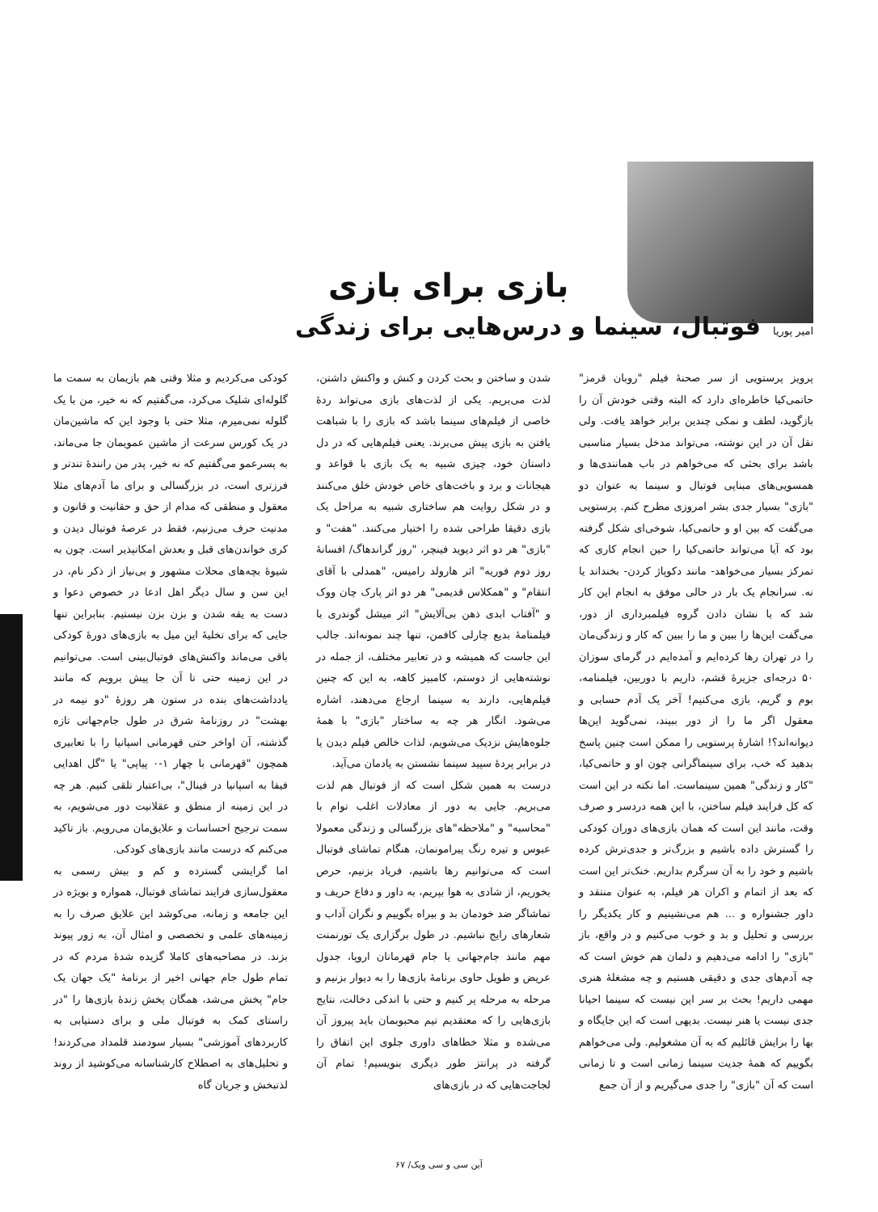بازی برای بازی
امیر پوریا
فوتبال، سینما و درس‌هایی برای زندگی
پرویز پرستویی از سر صحنهٔ فیلم "روبان قرمز" حاتمی‌کیا خاطره‌ای دارد که البته وقتی خودش آن را بازگوید، لطف و نمکی چندین برابر خواهد یافت. ولی نقل آن در این نوشته، می‌تواند مدخل بسیار مناسبی باشد برای بحثی که می‌خواهم در باب همانندی‌ها و همسویی‌های مبنایی فوتبال و سینما به عنوان دو "بازی" بسیار جدی بشر امروزی مطرح کنم. پرستویی می‌گفت که بین او و حاتمی‌کیا، شوخی‌ای شکل گرفته بود که آیا می‌تواند حاتمی‌کیا را حین انجام کاری که تمرکز بسیار می‌خواهد- مانند دکوپاژ کردن- بخنداند یا نه. سرانجام یک بار در حالی موفق به انجام این کار شد که با نشان دادن گروه فیلمبرداری از دور، می‌گفت این‌ها را ببین و ما را ببین که کار و زندگی‌مان را در تهران رها کرده‌ایم و آمده‌ایم در گرمای سوزان ۵۰ درجه‌ای جزیرهٔ قشم، داریم با دوربین، فیلمنامه، بوم و گریم، بازی می‌کنیم! آخر یک آدم حسابی و معقول اگر ما را از دور ببیند، نمی‌گوید این‌ها دیوانه‌اند؟! اشارهٔ پرستویی را ممکن است چنین پاسخ بدهید که خب، برای سینماگرانی چون او و حاتمی‌کیا، "کار و زندگی" همین سینماست. اما نکته در این است که کل فرایند فیلم ساختن، با این همه دردسر و صرف وقت، مانند این است که همان بازی‌های دوران کودکی را گسترش داده باشیم و بزرگ‌تر و جدی‌ترش کرده باشیم و خود را به آن سرگرم بداریم. خنک‌تر این است که بعد از اتمام و اکران هر فیلم، به عنوان منتقد و داور جشنواره و ... هم می‌نشینیم و کار یکدیگر را بررسی و تحلیل و بد و خوب می‌کنیم و در واقع، باز "بازی" را ادامه می‌دهیم و دلمان هم خوش است که چه آدم‌های جدی و دقیقی هستیم و چه مشغلهٔ هنری مهمی داریم! بحث بر سر این نیست که سینما احیانا جدی نیست یا هنر نیست. بدیهی است که این جایگاه و بها را برایش قائلیم که به آن مشغولیم. ولی می‌خواهم بگوییم که همهٔ جدیت سینما زمانی است و تا زمانی است که آن "بازی" را جدی می‌گیریم و از آن جمع
شدن و ساختن و بحث کردن و کنش و واکنش داشتن، لذت می‌بریم. یکی از لذت‌های بازی می‌تواند ردهٔ خاصی از فیلم‌های سینما باشد که بازی را با شباهت یافتن به بازی پیش می‌برند. یعنی فیلم‌هایی که در دل داستان خود، چیزی شبیه به یک بازی با قواعد و هیجانات و برد و باخت‌های خاص خودش خلق می‌کنند و در شکل روایت هم ساختاری شبیه به مراحل یک بازی دقیقا طراحی شده را اختیار می‌کنند. "هفت" و "بازی" هر دو اثر دیوید فینچر، "روز گراندهاگ/ افسانهٔ روز دوم فوریه" اثر هارولد رامیس، "همدلی با آقای انتقام" و "همکلاس قدیمی" هر دو اثر پارک چان ووک و "آفتاب ابدی ذهن بی‌آلایش" اثر میشل گوندری با فیلمنامهٔ بدیع چارلی کافمن، تنها چند نمونه‌اند. جالب این جاست که همیشه و در تعابیر مختلف، از جمله در نوشته‌هایی از دوستم، کامبیز کاهه، به این که چنین فیلم‌هایی، دارند به سینما ارجاع می‌دهند، اشاره می‌شود. انگار هر چه به ساختار "بازی" با همهٔ جلوه‌هایش نزدیک می‌شویم، لذات خالص فیلم دیدن یا در برابر پردهٔ سپید سینما نشستن به یادمان می‌آید.
درست به همین شکل است که از فوتبال هم لذت می‌بریم. جایی به دور از معادلات اغلب توام با "محاسبه" و "ملاحظه"های بزرگسالی و زندگی معمولا عبوس و تیره رنگ پیرامونمان، هنگام تماشای فوتبال است که می‌توانیم رها باشیم، فریاد بزنیم، حرص بخوریم، از شادی به هوا بپریم، به داور و دفاع حریف و تماشاگر ضد خودمان بد و بیراه بگوییم و نگران آداب و شعارهای رایج نباشیم. در طول برگزاری یک تورنمنت مهم مانند جام‌جهانی یا جام قهرمانان اروپا، جدول عریض و طویل حاوی برنامهٔ بازی‌ها را به دیوار بزنیم و مرحله به مرحله پر کنیم و حتی با اندکی دخالت، نتایج بازی‌هایی را که معتقدیم تیم محبوبمان باید پیروز آن می‌شده و مثلا خطاهای داوری جلوی این اتفاق را گرفته در پرانتز طور دیگری بنویسیم! تمام آن لجاجت‌هایی که در بازی‌های
کودکی می‌کردیم و مثلا وقتی هم بازیمان به سمت ما گلوله‌ای شلیک می‌کرد، می‌گفتیم که نه خیر، من با یک گلوله نمی‌میرم، مثلا حتی با وجود این که ماشین‌مان در یک کورس سرعت از ماشین عمویمان جا می‌ماند، به پسرعمو می‌گفتیم که نه خیر، پدر من رانندهٔ تندتر و فرزتری است، در بزرگسالی و برای ما آدم‌های مثلا معقول و منطقی که مدام از حق و حقانیت و قانون و مدنیت حرف می‌زنیم، فقط در عرصهٔ فوتبال دیدن و کری خواندن‌های قبل و بعدش امکانپذیر است. چون به شیوهٔ بچه‌های محلات مشهور و بی‌نیاز از ذکر نام، در این سن و سال دیگر اهل ادعا در خصوص دعوا و دست به یقه شدن و بزن بزن نیستیم. بنابراین تنها جایی که برای تخلیهٔ این میل به بازی‌های دورهٔ کودکی باقی می‌ماند واکنش‌های فوتبال‌بینی است. می‌توانیم در این زمینه حتی تا آن جا پیش برویم که مانند یادداشت‌های بنده در ستون هر روزهٔ "دو نیمه در بهشت" در روزنامهٔ شرق در طول جام‌جهانی تازه گذشته، آن اواخر حتی قهرمانی اسپانیا را با تعابیری همچون "قهرمانی با چهار ۱-۰ پیاپی" یا "گل اهدایی فیفا به اسپانیا در فینال"، بی‌اعتبار تلقی کنیم. هر چه در این زمینه از منطق و عقلانیت دور می‌شویم، به سمت ترجیح احساسات و علایق‌مان می‌رویم. باز تاکید می‌کنم که درست مانند بازی‌های کودکی.
اما گرایشی گسترده و کم و بیش رسمی به معقول‌سازی فرایند تماشای فوتبال، همواره و بویژه در این جامعه و زمانه، می‌کوشد این علایق صرف را به زمینه‌های علمی و تخصصی و امثال آن، به زور پیوند بزند. در مصاحبه‌های کاملا گزیده شدهٔ مردم که در تمام طول جام جهانی اخیر از برنامهٔ "یک جهان یک جام" پخش می‌شد، همگان پخش زندهٔ بازی‌ها را "در راستای کمک به فوتبال ملی و برای دستیابی به کاربردهای آموزشی" بسیار سودمند قلمداد می‌کردند! و تحلیل‌های به اصطلاح کارشناسانه می‌کوشید از روند لذتبخش و جریان گاه
آین سی و سی ویک/ ۶۷